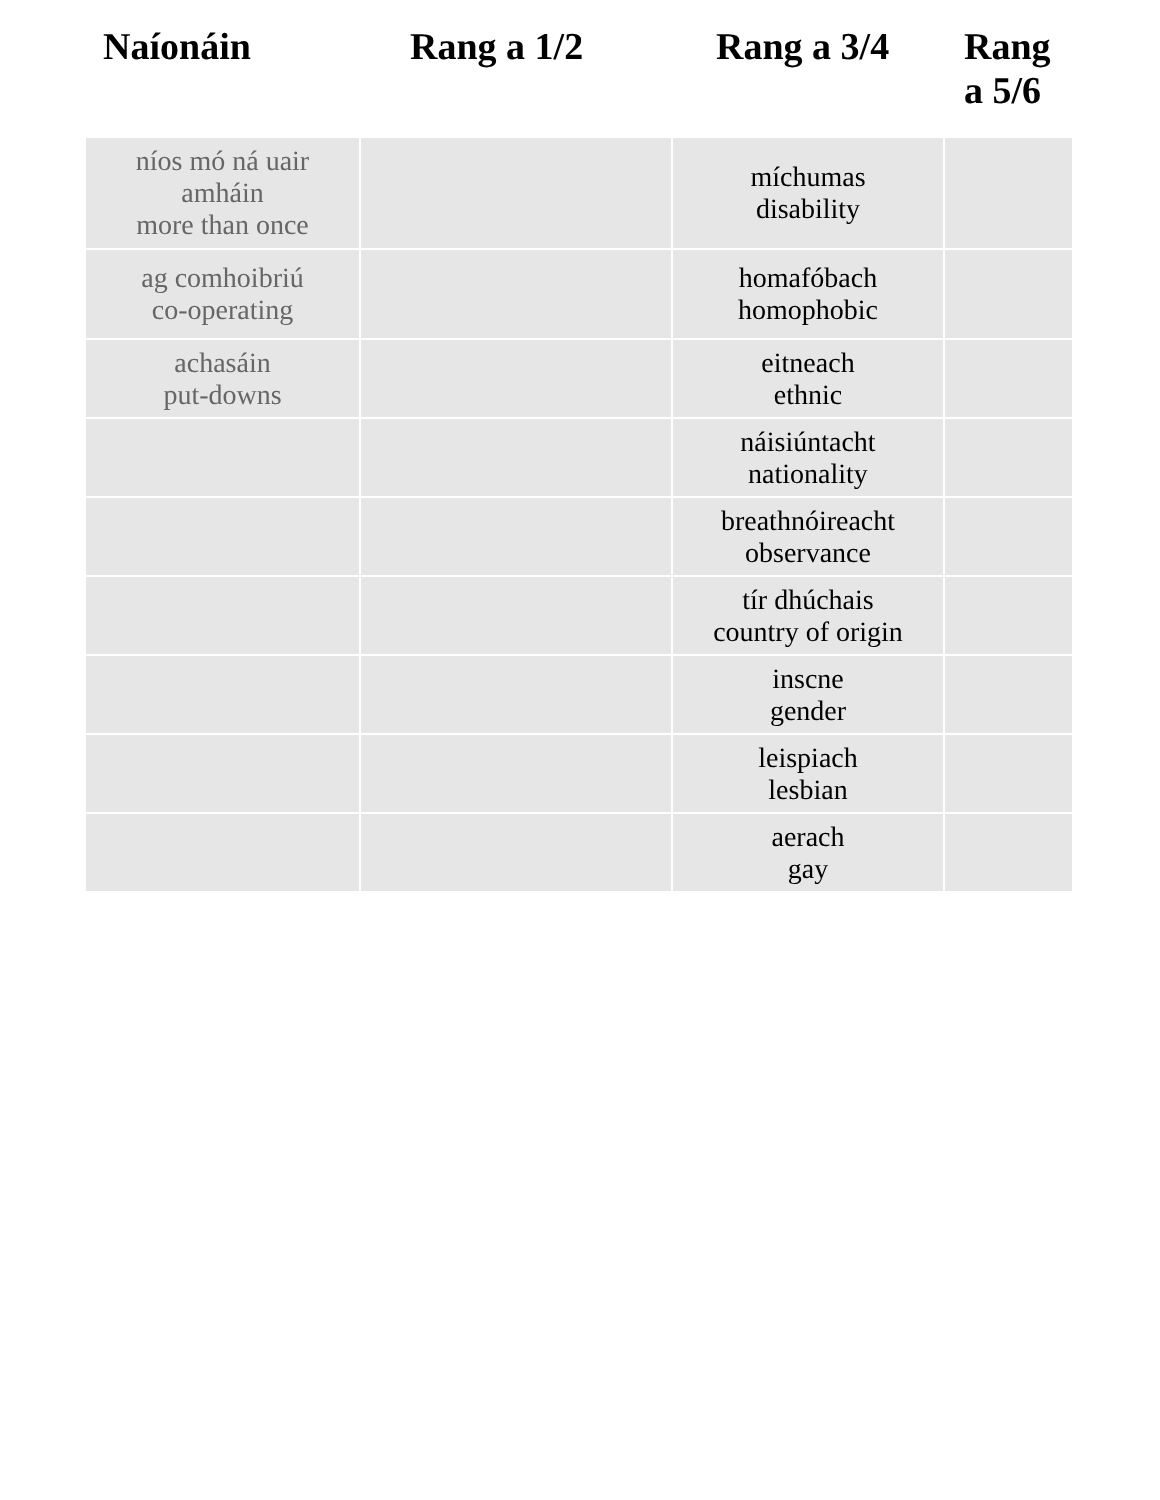| Naíonáin | Rang a 1/2 | Rang a 3/4 | Rang a 5/6 |
| --- | --- | --- | --- |
| níos mó ná uair amháin more than once | | míchumas disability | |
| ag comhoibriú co-operating | | homafóbach homophobic | |
| achasáin put-downs | | eitneach ethnic | |
| | | náisiúntacht nationality | |
| | | breathnóireacht observance | |
| | | tír dhúchais country of origin | |
| | | inscne gender | |
| | | leispiach lesbian | |
| | | aerach gay | |